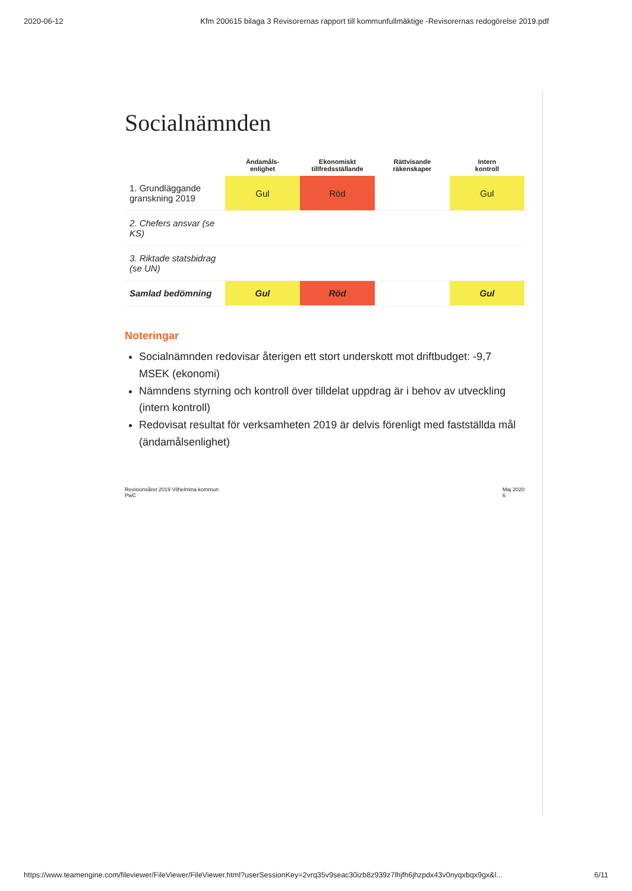2020-06-12 Kfm 200615 bilaga 3 Revisorernas rapport till kommunfullmäktige -Revisorernas redogörelse 2019.pdf
Socialnämnden
| | Ändamåls- enlighet | Ekonomiskt tillfredsställande | Rättvisande räkenskaper | Intern kontroll |
| --- | --- | --- | --- | --- |
| 1. Grundläggande granskning 2019 | Gul | Röd | | Gul |
| 2. Chefers ansvar (se KS) | | | | |
| 3. Riktade statsbidrag (se UN) | | | | |
| Samlad bedömning | Gul | Röd | | Gul |
Noteringar
Socialnämnden redovisar återigen ett stort underskott mot driftbudget: -9,7 MSEK (ekonomi)
Nämndens styrning och kontroll över tilldelat uppdrag är i behov av utveckling (intern kontroll)
Redovisat resultat för verksamheten 2019 är delvis förenligt med fastställda mål (ändamålsenlighet)
Revisionsåret 2019 Vilhelmina kommun
PwC Maj 2020
6
https://www.teamengine.com/fileviewer/FileViewer/FileViewer.html?userSessionKey=2vrq35v9seac30izb8z939z7lhjfh6jhzpdx43v0nyqxbqx9gx&l... 6/11